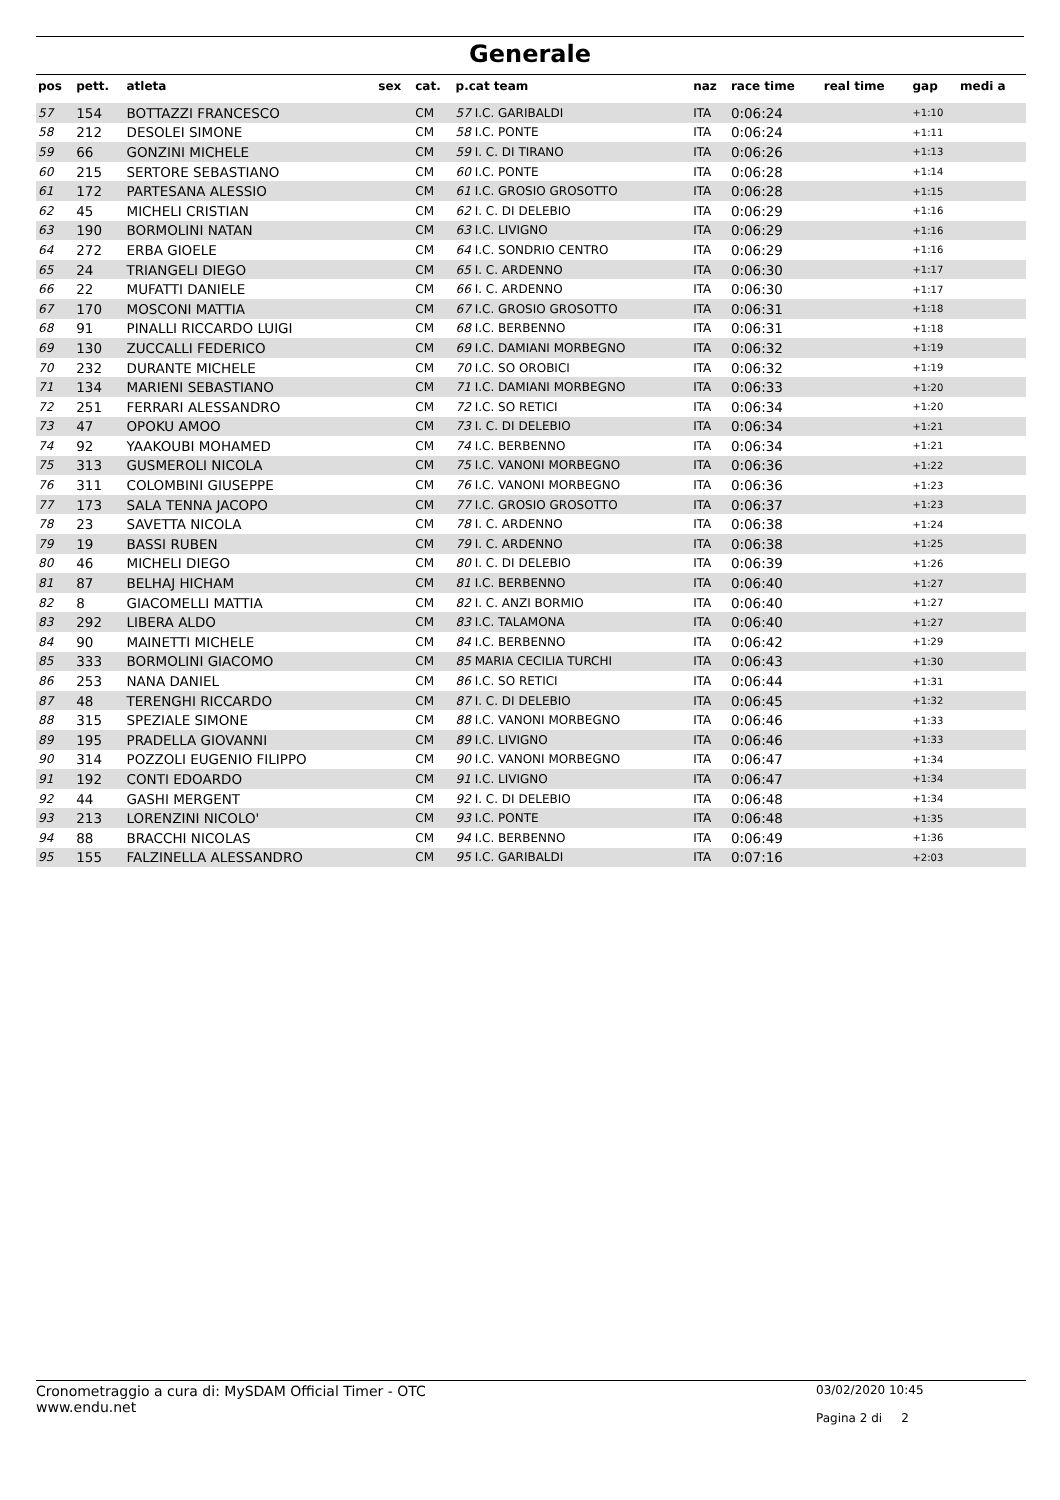Generale
| pos | pett. | atleta | sex | cat. | p.cat team | naz | race time | real time | gap | medi a |
| --- | --- | --- | --- | --- | --- | --- | --- | --- | --- | --- |
| 57 | 154 | BOTTAZZI FRANCESCO | | CM | 57 I.C. GARIBALDI | ITA | 0:06:24 | | +1:10 | |
| 58 | 212 | DESOLEI SIMONE | | CM | 58 I.C. PONTE | ITA | 0:06:24 | | +1:11 | |
| 59 | 66 | GONZINI MICHELE | | CM | 59 I. C. DI TIRANO | ITA | 0:06:26 | | +1:13 | |
| 60 | 215 | SERTORE SEBASTIANO | | CM | 60 I.C. PONTE | ITA | 0:06:28 | | +1:14 | |
| 61 | 172 | PARTESANA ALESSIO | | CM | 61 I.C. GROSIO GROSOTTO | ITA | 0:06:28 | | +1:15 | |
| 62 | 45 | MICHELI CRISTIAN | | CM | 62 I. C. DI DELEBIO | ITA | 0:06:29 | | +1:16 | |
| 63 | 190 | BORMOLINI NATAN | | CM | 63 I.C. LIVIGNO | ITA | 0:06:29 | | +1:16 | |
| 64 | 272 | ERBA GIOELE | | CM | 64 I.C. SONDRIO CENTRO | ITA | 0:06:29 | | +1:16 | |
| 65 | 24 | TRIANGELI DIEGO | | CM | 65 I. C. ARDENNO | ITA | 0:06:30 | | +1:17 | |
| 66 | 22 | MUFATTI DANIELE | | CM | 66 I. C. ARDENNO | ITA | 0:06:30 | | +1:17 | |
| 67 | 170 | MOSCONI MATTIA | | CM | 67 I.C. GROSIO GROSOTTO | ITA | 0:06:31 | | +1:18 | |
| 68 | 91 | PINALLI RICCARDO LUIGI | | CM | 68 I.C. BERBENNO | ITA | 0:06:31 | | +1:18 | |
| 69 | 130 | ZUCCALLI FEDERICO | | CM | 69 I.C. DAMIANI MORBEGNO | ITA | 0:06:32 | | +1:19 | |
| 70 | 232 | DURANTE MICHELE | | CM | 70 I.C. SO OROBICI | ITA | 0:06:32 | | +1:19 | |
| 71 | 134 | MARIENI SEBASTIANO | | CM | 71 I.C. DAMIANI MORBEGNO | ITA | 0:06:33 | | +1:20 | |
| 72 | 251 | FERRARI ALESSANDRO | | CM | 72 I.C. SO RETICI | ITA | 0:06:34 | | +1:20 | |
| 73 | 47 | OPOKU AMOO | | CM | 73 I. C. DI DELEBIO | ITA | 0:06:34 | | +1:21 | |
| 74 | 92 | YAAKOUBI MOHAMED | | CM | 74 I.C. BERBENNO | ITA | 0:06:34 | | +1:21 | |
| 75 | 313 | GUSMEROLI NICOLA | | CM | 75 I.C. VANONI MORBEGNO | ITA | 0:06:36 | | +1:22 | |
| 76 | 311 | COLOMBINI GIUSEPPE | | CM | 76 I.C. VANONI MORBEGNO | ITA | 0:06:36 | | +1:23 | |
| 77 | 173 | SALA TENNA JACOPO | | CM | 77 I.C. GROSIO GROSOTTO | ITA | 0:06:37 | | +1:23 | |
| 78 | 23 | SAVETTA NICOLA | | CM | 78 I. C. ARDENNO | ITA | 0:06:38 | | +1:24 | |
| 79 | 19 | BASSI RUBEN | | CM | 79 I. C. ARDENNO | ITA | 0:06:38 | | +1:25 | |
| 80 | 46 | MICHELI DIEGO | | CM | 80 I. C. DI DELEBIO | ITA | 0:06:39 | | +1:26 | |
| 81 | 87 | BELHAJ HICHAM | | CM | 81 I.C. BERBENNO | ITA | 0:06:40 | | +1:27 | |
| 82 | 8 | GIACOMELLI MATTIA | | CM | 82 I. C. ANZI BORMIO | ITA | 0:06:40 | | +1:27 | |
| 83 | 292 | LIBERA ALDO | | CM | 83 I.C. TALAMONA | ITA | 0:06:40 | | +1:27 | |
| 84 | 90 | MAINETTI MICHELE | | CM | 84 I.C. BERBENNO | ITA | 0:06:42 | | +1:29 | |
| 85 | 333 | BORMOLINI GIACOMO | | CM | 85 MARIA CECILIA TURCHI | ITA | 0:06:43 | | +1:30 | |
| 86 | 253 | NANA DANIEL | | CM | 86 I.C. SO RETICI | ITA | 0:06:44 | | +1:31 | |
| 87 | 48 | TERENGHI RICCARDO | | CM | 87 I. C. DI DELEBIO | ITA | 0:06:45 | | +1:32 | |
| 88 | 315 | SPEZIALE SIMONE | | CM | 88 I.C. VANONI MORBEGNO | ITA | 0:06:46 | | +1:33 | |
| 89 | 195 | PRADELLA GIOVANNI | | CM | 89 I.C. LIVIGNO | ITA | 0:06:46 | | +1:33 | |
| 90 | 314 | POZZOLI EUGENIO FILIPPO | | CM | 90 I.C. VANONI MORBEGNO | ITA | 0:06:47 | | +1:34 | |
| 91 | 192 | CONTI EDOARDO | | CM | 91 I.C. LIVIGNO | ITA | 0:06:47 | | +1:34 | |
| 92 | 44 | GASHI MERGENT | | CM | 92 I. C. DI DELEBIO | ITA | 0:06:48 | | +1:34 | |
| 93 | 213 | LORENZINI NICOLO' | | CM | 93 I.C. PONTE | ITA | 0:06:48 | | +1:35 | |
| 94 | 88 | BRACCHI NICOLAS | | CM | 94 I.C. BERBENNO | ITA | 0:06:49 | | +1:36 | |
| 95 | 155 | FALZINELLA ALESSANDRO | | CM | 95 I.C. GARIBALDI | ITA | 0:07:16 | | +2:03 | |
Cronometraggio a cura di: MySDAM Official Timer - OTC
www.endu.net
03/02/2020 10:45
Pagina 2 di 2